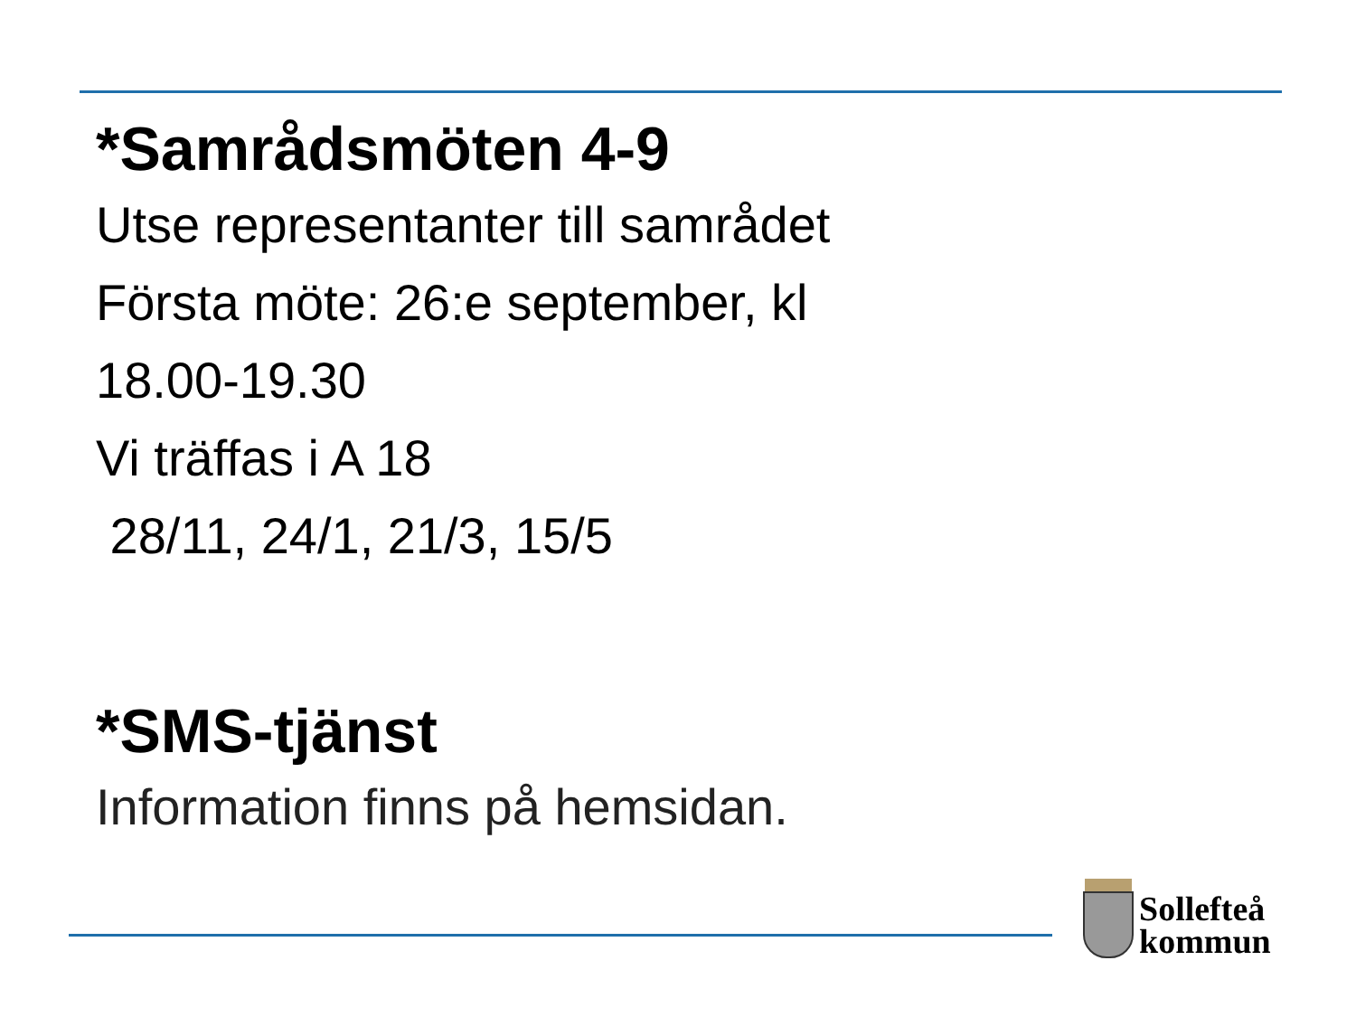*Samrådsmöten 4-9
Utse representanter till samrådet
Första möte: 26:e september, kl
18.00-19.30
Vi träffas i A 18
28/11, 24/1, 21/3, 15/5
*SMS-tjänst
Information finns på hemsidan.
Sollefteå
kommun